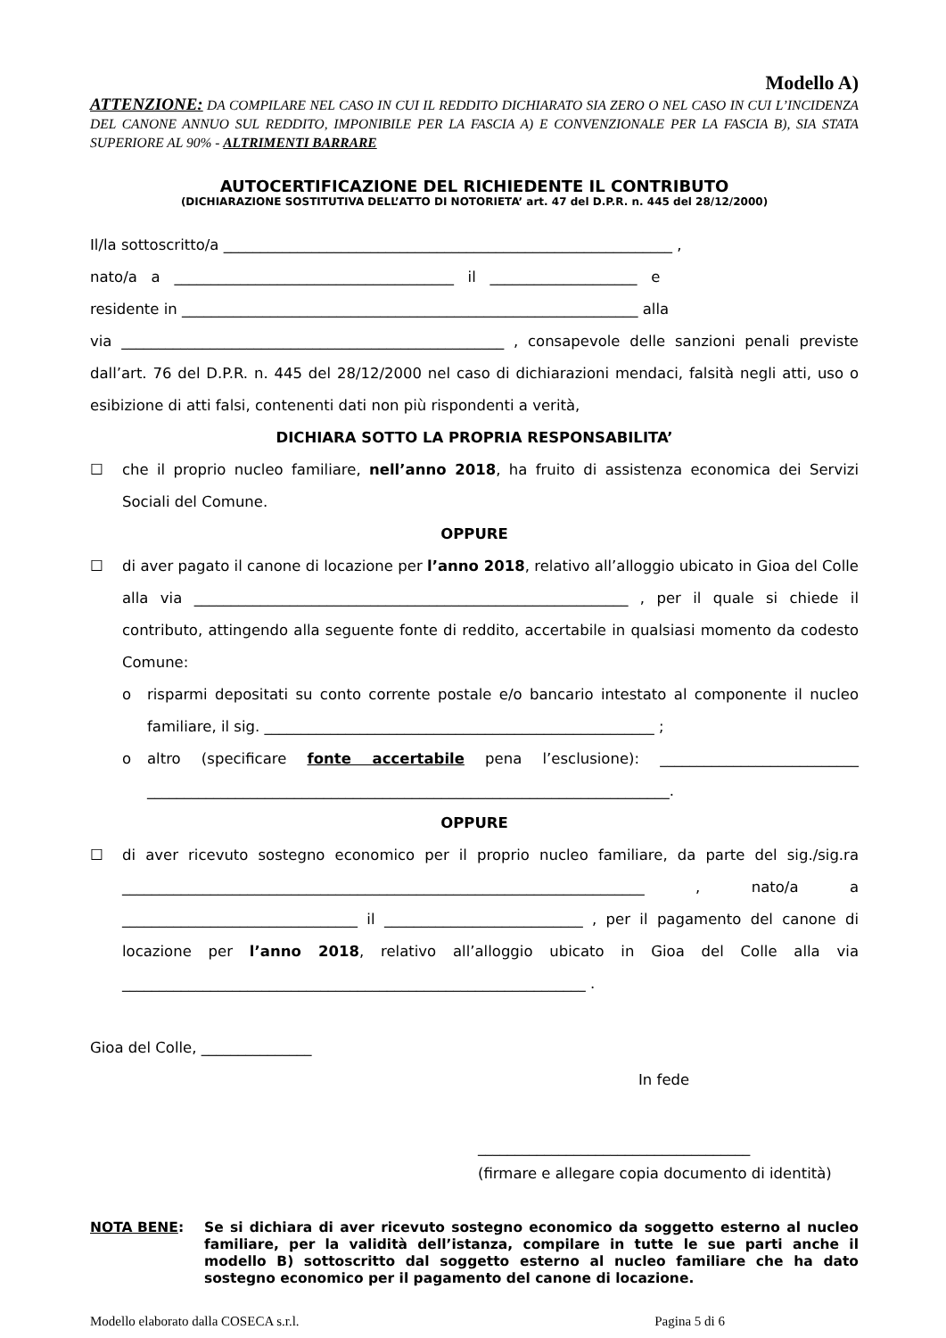Modello A)
ATTENZIONE: DA COMPILARE NEL CASO IN CUI IL REDDITO DICHIARATO SIA ZERO O NEL CASO IN CUI L’INCIDENZA DEL CANONE ANNUO SUL REDDITO, IMPONIBILE PER LA FASCIA A) E CONVENZIONALE PER LA FASCIA B), SIA STATA SUPERIORE AL 90% - ALTRIMENTI BARRARE
AUTOCERTIFICAZIONE DEL RICHIEDENTE IL CONTRIBUTO
(DICHIARAZIONE SOSTITUTIVA DELL’ATTO DI NOTORIETA’ art. 47 del D.P.R. n. 445 del 28/12/2000)
Il/la sottoscritto/a _____________________________________________________________ ,
nato/a a ______________________________________ il ____________________ e
residente in ______________________________________________________________ alla
via ____________________________________________________ , consapevole delle sanzioni penali previste dall’art. 76 del D.P.R. n. 445 del 28/12/2000 nel caso di dichiarazioni mendaci, falsità negli atti, uso o esibizione di atti falsi, contenenti dati non più rispondenti a verità,
DICHIARA SOTTO LA PROPRIA RESPONSABILITA’
☐ che il proprio nucleo familiare, nell’anno 2018, ha fruito di assistenza economica dei Servizi Sociali del Comune.
OPPURE
☐ di aver pagato il canone di locazione per l’anno 2018, relativo all’alloggio ubicato in Gioa del Colle alla via ___________________________________________________________ , per il quale si chiede il contributo, attingendo alla seguente fonte di reddito, accertabile in qualsiasi momento da codesto Comune:
o risparmi depositati su conto corrente postale e/o bancario intestato al componente il nucleo familiare, il sig. _____________________________________________________ ;
o altro (specificare fonte accertabile pena l’esclusione): ___________________________ _______________________________________________________________________.
OPPURE
☐ di aver ricevuto sostegno economico per il proprio nucleo familiare, da parte del sig./sig.ra _______________________________________________________________________ , nato/a a ________________________________ il ___________________________ , per il pagamento del canone di locazione per l’anno 2018, relativo all’alloggio ubicato in Gioa del Colle alla via _______________________________________________________________ .
Gioa del Colle, _______________
In fede
_____________________________________
(firmare e allegare copia documento di identità)
NOTA BENE: Se si dichiara di aver ricevuto sostegno economico da soggetto esterno al nucleo familiare, per la validità dell’istanza, compilare in tutte le sue parti anche il modello B) sottoscritto dal soggetto esterno al nucleo familiare che ha dato sostegno economico per il pagamento del canone di locazione.
Modello elaborato dalla COSECA s.r.l. Pagina 5 di 6